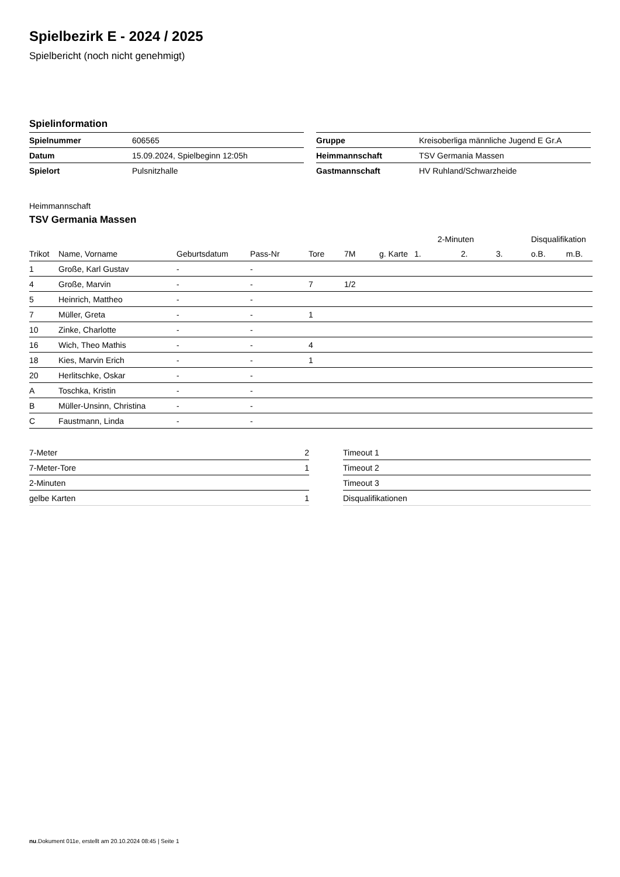Spielbezirk E - 2024 / 2025
Spielbericht (noch nicht genehmigt)
Spielinformation
| Spielnummer | 606565 |
| Datum | 15.09.2024, Spielbeginn 12:05h |
| Spielort | Pulsnitzhalle |
| Gruppe | Kreisoberliga männliche Jugend E Gr.A |
| Heimmannschaft | TSV Germania Massen |
| Gastmannschaft | HV Ruhland/Schwarzheide |
Heimmannschaft
TSV Germania Massen
| | | | | | | | | 2-Minuten | | | Disqualifikation | |
| --- | --- | --- | --- | --- | --- | --- | --- | --- | --- | --- | --- | --- |
| Trikot | Name, Vorname | Geburtsdatum | Pass-Nr | Tore | 7M | g. Karte | 1. | | 2. | 3. | o.B. | m.B. |
| 1 | Große, Karl Gustav | - | - | | | | | | | | | |
| 4 | Große, Marvin | - | - | 7 | 1/2 | | | | | | | |
| 5 | Heinrich, Mattheo | - | - | | | | | | | | | |
| 7 | Müller, Greta | - | - | 1 | | | | | | | | |
| 10 | Zinke, Charlotte | - | - | | | | | | | | | |
| 16 | Wich, Theo Mathis | - | - | 4 | | | | | | | | |
| 18 | Kies, Marvin Erich | - | - | 1 | | | | | | | | |
| 20 | Herlitschke, Oskar | - | - | | | | | | | | | |
| A | Toschka, Kristin | - | - | | | | | | | | | |
| B | Müller-Unsinn, Christina | - | - | | | | | | | | | |
| C | Faustmann, Linda | - | - | | | | | | | | | |
| 7-Meter | 2 |
| 7-Meter-Tore | 1 |
| 2-Minuten | |
| gelbe Karten | 1 |
| Timeout 1 |
| Timeout 2 |
| Timeout 3 |
| Disqualifikationen |
nu.Dokument 011e, erstellt am 20.10.2024 08:45 | Seite 1